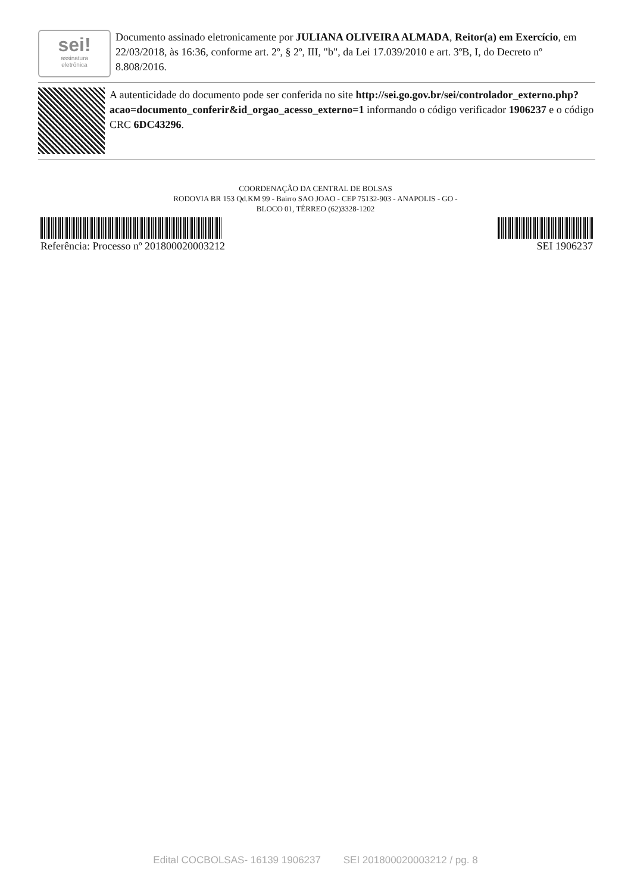sei!
assinatura
eletrônica
Documento assinado eletronicamente por JULIANA OLIVEIRA ALMADA, Reitor(a) em Exercício, em 22/03/2018, às 16:36, conforme art. 2º, § 2º, III, "b", da Lei 17.039/2010 e art. 3ºB, I, do Decreto nº 8.808/2016.
A autenticidade do documento pode ser conferida no site http://sei.go.gov.br/sei/controlador_externo.php? acao=documento_conferir&id_orgao_acesso_externo=1 informando o código verificador 1906237 e o código CRC 6DC43296.
COORDENAÇÃO DA CENTRAL DE BOLSAS
RODOVIA BR 153 Qd.KM 99 - Bairro SAO JOAO - CEP 75132-903 - ANAPOLIS - GO -
BLOCO 01, TÉRREO (62)3328-1202
Referência: Processo nº 201800020003212 SEI 1906237
Edital COCBOLSAS- 16139 1906237 SEI 201800020003212 / pg. 8